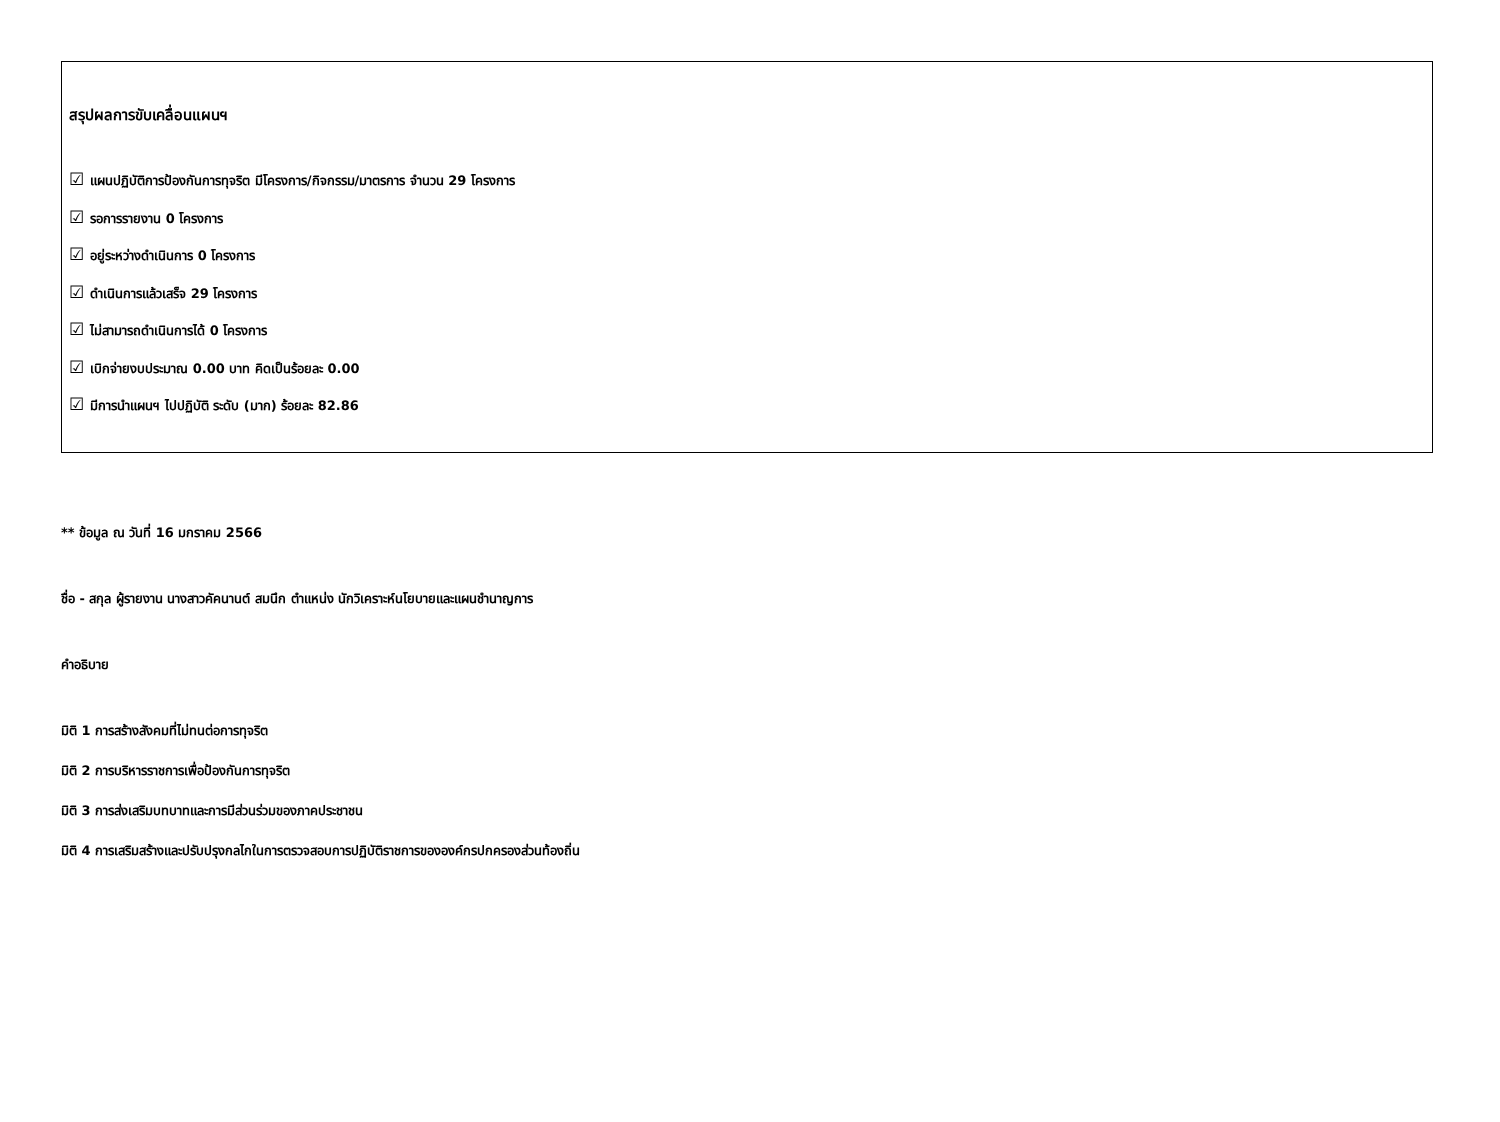สรุปผลการขับเคลื่อนแผนฯ
☑ แผนปฏิบัติการป้องกันการทุจริต มีโครงการ/กิจกรรม/มาตรการ จำนวน 29 โครงการ
☑ รอการรายงาน 0 โครงการ
☑ อยู่ระหว่างดำเนินการ 0 โครงการ
☑ ดำเนินการแล้วเสร็จ 29 โครงการ
☑ ไม่สามารถดำเนินการได้ 0 โครงการ
☑ เบิกจ่ายงบประมาณ 0.00 บาท คิดเป็นร้อยละ 0.00
☑ มีการนำแผนฯ ไปปฏิบัติ ระดับ (มาก) ร้อยละ 82.86
** ข้อมูล ณ วันที่ 16 มกราคม 2566
ชื่อ - สกุล ผู้รายงาน นางสาวคัคนานต์ สมนึก ตำแหน่ง นักวิเคราะห์นโยบายและแผนชำนาญการ
คำอธิบาย
มิติ 1 การสร้างสังคมที่ไม่ทนต่อการทุจริต
มิติ 2 การบริหารราชการเพื่อป้องกันการทุจริต
มิติ 3 การส่งเสริมบทบาทและการมีส่วนร่วมของภาคประชาชน
มิติ 4 การเสริมสร้างและปรับปรุงกลไกในการตรวจสอบการปฏิบัติราชการขององค์กรปกครองส่วนท้องถิ่น